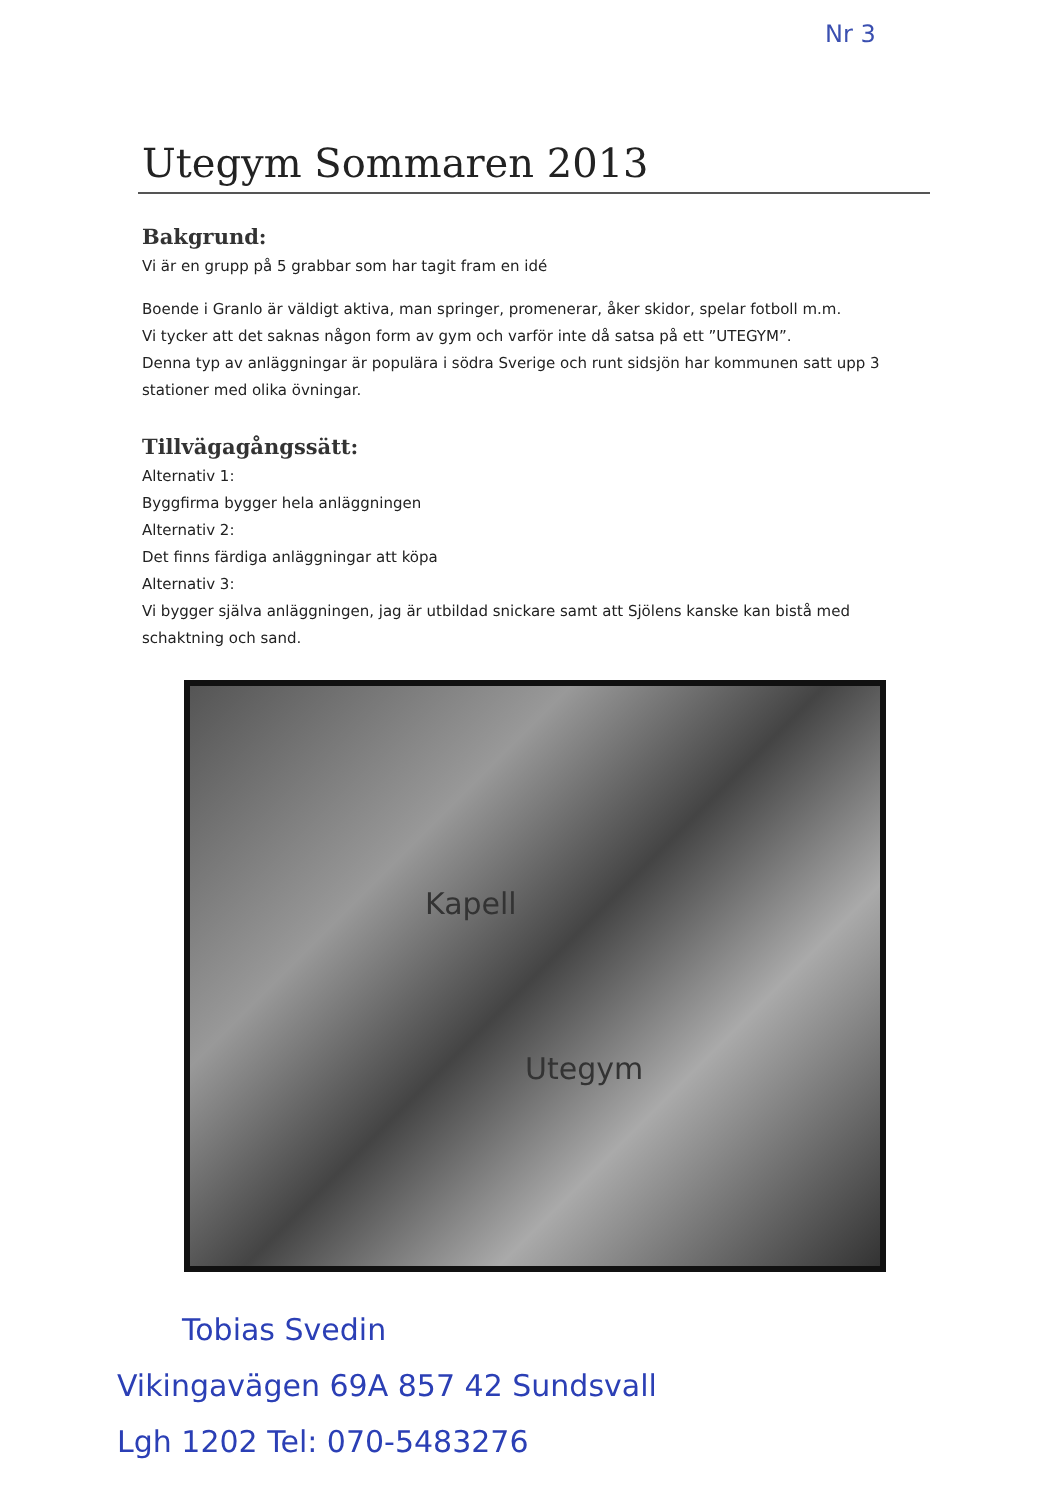Nr 3
Utegym Sommaren 2013
Bakgrund:
Vi är en grupp på 5 grabbar som har tagit fram en idé
Boende i Granlo är väldigt aktiva, man springer, promenerar, åker skidor, spelar fotboll m.m.
Vi tycker att det saknas någon form av gym och varför inte då satsa på ett ”UTEGYM”.
Denna typ av anläggningar är populära i södra Sverige och runt sidsjön har kommunen satt upp 3 stationer med olika övningar.
Tillvägagångssätt:
Alternativ 1:
Byggfirma bygger hela anläggningen
Alternativ 2:
Det finns färdiga anläggningar att köpa
Alternativ 3:
Vi bygger själva anläggningen, jag är utbildad snickare samt att Sjölens kanske kan bistå med schaktning och sand.
Kapell
Utegym
Tobias Svedin
Vikingavägen 69A 857 42 Sundsvall
Lgh 1202 Tel: 070-5483276